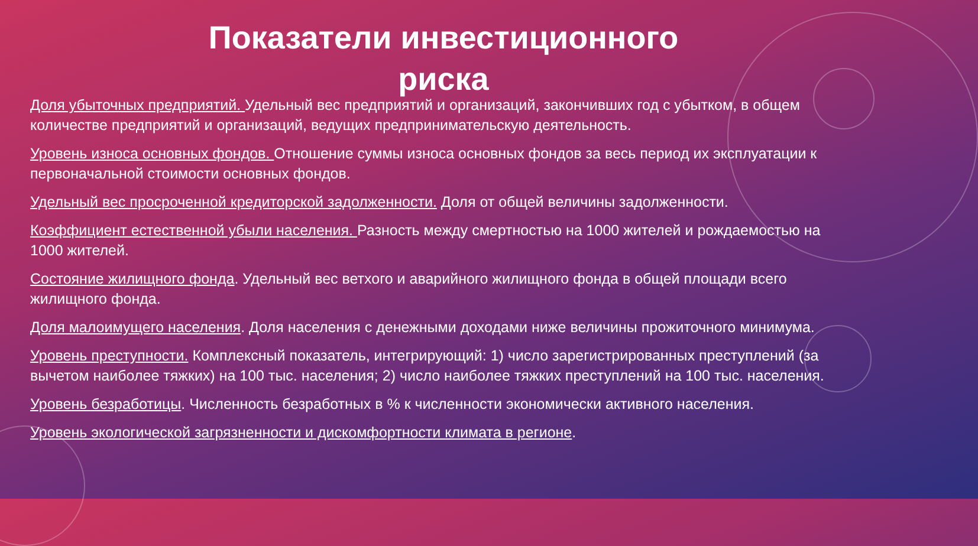Показатели инвестиционного
риска
Доля убыточных предприятий. Удельный вес предприятий и организаций, закончивших год с убытком, в общем количестве предприятий и организаций, ведущих предпринимательскую деятельность.
Уровень износа основных фондов. Отношение суммы износа основных фондов за весь период их эксплуатации к первоначальной стоимости основных фондов.
Удельный вес просроченной кредиторской задолженности. Доля от общей величины задолженности.
Коэффициент естественной убыли населения. Разность между смертностью на 1000 жителей и рождаемостью на 1000 жителей.
Состояние жилищного фонда. Удельный вес ветхого и аварийного жилищного фонда в общей площади всего жилищного фонда.
Доля малоимущего населения. Доля населения с денежными доходами ниже величины прожиточного минимума.
Уровень преступности. Комплексный показатель, интегрирующий: 1) число зарегистрированных преступлений (за вычетом наиболее тяжких) на 100 тыс. населения; 2) число наиболее тяжких преступлений на 100 тыс. населения.
Уровень безработицы. Численность безработных в % к численности экономически активного населения.
Уровень экологической загрязненности и дискомфортности климата в регионе.